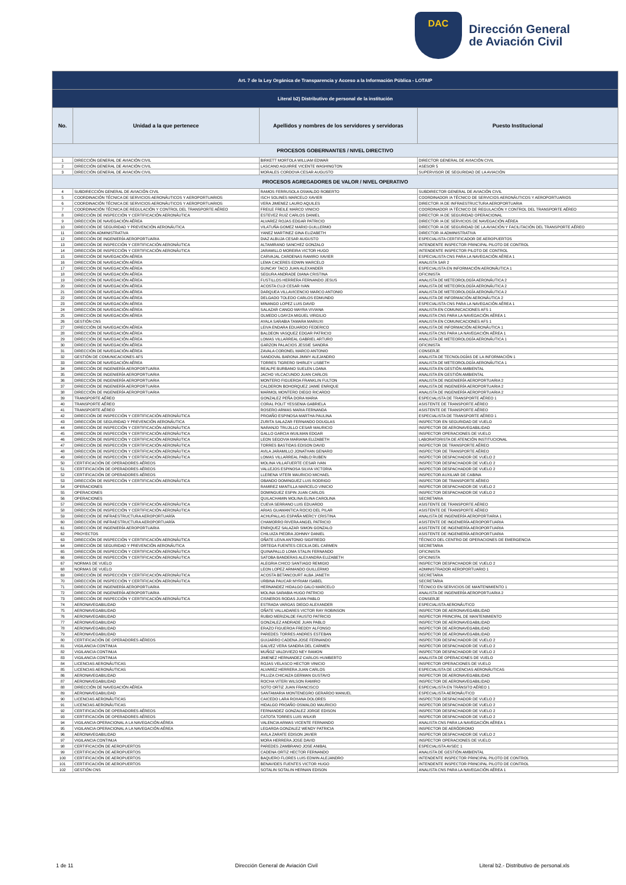DAC
Dirección General
de Aviación Civil
| Art. 7 de la Ley Orgánica de Transparencia y Acceso a la Información Pública - LOTAIP | | | |
| Literal b2) Distributivo de personal de la institución | | | |
| No. | Unidad a la que pertenece | Apellidos y nombres de los servidores y servidoras | Puesto Institucional |
| PROCESOS GOBERNANTES / NIVEL DIRECTIVO | | | |
| 1 | DIRECCIÓN GENERAL DE AVIACIÓN CIVIL | BIRKETT MORTOLA WILLIAM EDWAR | DIRECTOR GENERAL DE AVIACIÓN CIVIL |
| 2 | DIRECCIÓN GENERAL DE AVIACIÓN CIVIL | LASCANO AGUIRRE VICENTE WASHINGTON | ASESOR 5 |
| 3 | DIRECCIÓN GENERAL DE AVIACIÓN CIVIL | MORALES CORDOVA CESAR AUGUSTO | SUPERVISOR DE SEGURIDAD DE LA AVIACIÓN |
| PROCESOS AGREGADORES DE VALOR / NIVEL OPERATIVO | | | |
| 4 | SUBDIRECCIÓN GENERAL DE AVIACIÓN CIVIL | RAMOS FERRUSOLA OSWALDO ROBERTO | SUBDIRECTOR GENERAL DE AVIACIÓN CIVIL |
| 5 | COORDINACIÓN TÉCNICA DE SERVICIOS AERONÁUTICOS Y AEROPORTUARIOS | ISCH SOLINES MARCELO XAVIER | COORDINADOR /A TÉCNICO DE SERVICIOS AERONÁUTICOS Y AEROPORTUARIOS |
| 6 | COORDINACIÓN TÉCNICA DE SERVICIOS AERONÁUTICOS Y AEROPORTUARIOS | VERA JIMENEZ LAURO AQUILES | DIRECTOR /A DE INFRAESTRUCTURA AEROPORTUARIA |
| 7 | COORDINACIÓN TÉCNICA DE REGULACIÓN Y CONTROL DEL TRANSPORTE AÉREO | FREILE FREILE MARCO VINICIO | COORDINADOR /A TÉCNICO DE REGULACIÓN Y CONTROL DEL TRANSPORTE AÉREO |
| 8 | DIRECCIÓN DE INSPECCIÓN Y CERTIFICACIÓN AERONÁUTICA | ESTEVEZ RUIZ CARLOS DANIEL | DIRECTOR /A DE SEGURIDAD OPERACIONAL |
| 9 | DIRECCIÓN DE NAVEGACIÓN AÉREA | ALVAREZ ROJAS EDGAR PATRICIO | DIRECTOR /A DE SERVICIOS DE NAVEGACIÓN AÉREA |
| 10 | DIRECCIÓN DE SEGURIDAD Y PREVENCIÓN AERONÁUTICA | VILATUÑA GOMEZ MARIO GUILLERMO | DIRECTOR /A DE SEGURIDAD DE LA AVIACIÓN Y FACILITACIÓN DEL TRANSPORTE AÉREO |
| 11 | DIRECCIÓN ADMINISTRATIVA | YANEZ MARTINEZ GINA ELIZABETH | DIRECTOR /A ADMINISTRATIVA |
| 12 | DIRECCIÓN DE INGENIERÍA AEROPORTUARIA | DIAZ ALBUJA CESAR AUGUSTO | ESPECIALISTA CERTIFICADOR DE AEROPUERTOS |
| 13 | DIRECCIÓN DE INSPECCIÓN Y CERTIFICACIÓN AERONÁUTICA | ALTAMIRANO SANCHEZ GONZALO | INTENDENTE INSPECTOR PRINCIPAL PILOTO DE CONTROL |
| 14 | DIRECCIÓN DE INSPECCIÓN Y CERTIFICACIÓN AERONÁUTICA | JARAMILLO MOREIRA VICTOR HUGO | INTENDENTE INSPECTOR PILOTO DE CONTROL |
| 15 | DIRECCIÓN DE NAVEGACIÓN AÉREA | CARVAJAL CARDENAS RAMIRO XAVIER | ESPECIALISTA CNS PARA LA NAVEGACIÓN AÉREA 1 |
| 16 | DIRECCIÓN DE NAVEGACIÓN AÉREA | LEMA CACERES EDWIN MARCELO | ANALISTA SAR 2 |
| 17 | DIRECCIÓN DE NAVEGACIÓN AÉREA | GUNCAY TACO JUAN ALEXANDER | ESPECIALISTA EN INFORMACIÓN AERONÁUTICA 1 |
| 18 | DIRECCIÓN DE NAVEGACIÓN AÉREA | SEGURA ANDRADE DIANA CRISTINA | OFICINISTA |
| 19 | DIRECCIÓN DE NAVEGACIÓN AÉREA | FUSTILLOS HERRERA FERNANDO JESUS | ANALISTA DE METEOROLOGÍA AERONÁUTICA 2 |
| 20 | DIRECCIÓN DE NAVEGACIÓN AÉREA | ACOSTA CUJI CESAR IVAN | ANALISTA DE METEOROLOGÍA AERONÁUTICA 2 |
| 21 | DIRECCIÓN DE NAVEGACIÓN AÉREA | DARQUEA VILLAVICENCIO MARCO ANTONIO | ANALISTA DE METEOROLOGÍA AERONÁUTICA 2 |
| 22 | DIRECCIÓN DE NAVEGACIÓN AÉREA | DELGADO TOLEDO CARLOS EDMUNDO | ANALISTA DE INFORMACIÓN AERONÁUTICA 2 |
| 23 | DIRECCIÓN DE NAVEGACIÓN AÉREA | MINANGO LOPEZ LUIS DAVID | ESPECIALISTA CNS PARA LA NAVEGACIÓN AÉREA 1 |
| 24 | DIRECCIÓN DE NAVEGACIÓN AÉREA | SALAZAR CANGO MAYRA VIVIANA | ANALISTA EN COMUNICACIONES AFS 1 |
| 25 | DIRECCIÓN DE NAVEGACIÓN AÉREA | OLMEDO LOAYZA MIGUEL VIRGILIO | ANALISTA CNS PARA LA NAVEGACIÓN AÉREA 1 |
| 26 | GESTIÓN CNS | AYALA SARABIA TAMARA MARIUXI | ANALISTA EN COMUNICACIONES AFS 1 |
| 27 | DIRECCIÓN DE NAVEGACIÓN AÉREA | LEIVA ENDARA EDUARDO FEDERICO | ANALISTA DE INFORMACIÓN AERONÁUTICA 1 |
| 28 | DIRECCIÓN DE NAVEGACIÓN AÉREA | BALDEON VASQUEZ EDGAR PATRICIO | ANALISTA CNS PARA LA NAVEGACIÓN AÉREA 1 |
| 29 | DIRECCIÓN DE NAVEGACIÓN AÉREA | LOMAS VILLARREAL GABRIEL ARTURO | ANALISTA DE METEOROLOGÍA AERONÁUTICA 1 |
| 30 | DIRECCIÓN DE NAVEGACIÓN AÉREA | GARZON PALACIOS JESSIE SANDRA | OFICINISTA |
| 31 | DIRECCIÓN DE NAVEGACIÓN AÉREA | ZAVALA CORONEL MARCO ANTONIO | CONSERJE |
| 32 | GESTIÓN DE COMUNICACIONES AFS | SANDOVAL BARONA JIMMY ALEJANDRO | ANALISTA DE TECNOLOGÍAS DE LA INFORMACIÓN 1 |
| 33 | DIRECCIÓN DE NAVEGACIÓN AÉREA | TORRES TIGRERO SHIRLEY LISBETH | ANALISTA DE METEOROLOGÍA AERONÁUTICA 1 |
| 34 | DIRECCIÓN DE INGENIERÍA AEROPORTUARIA | REALPE BURBANO SUELEN LOANA | ANALISTA EN GESTIÓN AMBIENTAL |
| 35 | DIRECCIÓN DE INGENIERÍA AEROPORTUARIA | JACHO VILCACUNDO JUAN CARLOS | ANALISTA EN GESTIÓN AMBIENTAL |
| 36 | DIRECCIÓN DE INGENIERÍA AEROPORTUARIA | MONTERO FIGUEROA FRANKLIN FULTON | ANALISTA DE INGENIERÍA AEROPORTUARIA 2 |
| 37 | DIRECCIÓN DE INGENIERÍA AEROPORTUARIA | CALDERON BOHORQUEZ JAIME ENRIQUE | ANALISTA DE INGENIERÍA AEROPORTUARIA 2 |
| 38 | DIRECCIÓN DE INGENIERÍA AEROPORTUARIA | MARMOL MONTERO DIEGO RICARDO | ANALISTA DE INGENIERÍA AEROPORTUARIA 2 |
| 39 | TRANSPORTE AÉREO | GONZALEZ PEÑA DORA MARIA | ESPECIALISTA DE TRANSPORTE AÉREO 1 |
| 40 | TRANSPORTE AÉREO | CORAL POLIT YESSENIA GABRIELA | ASISTENTE DE TRANSPORTE AÉREO |
| 41 | TRANSPORTE AÉREO | ROSERO ARMAS MARIA FERNANDA | ASISTENTE DE TRANSPORTE AÉREO |
| 42 | DIRECCIÓN DE INSPECCIÓN Y CERTIFICACIÓN AERONÁUTICA | PROAÑO ESPINOSA MARTHA PAULINA | ESPECIALISTA DE TRANSPORTE AÉREO 1 |
| 43 | DIRECCIÓN DE SEGURIDAD Y PREVENCIÓN AERONÁUTICA | ZURITA SALAZAR FERNANDO DOUGLAS | INSPECTOR EN SEGURIDAD DE VUELO |
| 44 | DIRECCIÓN DE INSPECCIÓN Y CERTIFICACIÓN AERONÁUTICA | NARANJO TRUJILLO CESAR MAURICIO | INSPECTOR DE AERONAVEGABILIDAD |
| 45 | DIRECCIÓN DE INSPECCIÓN Y CERTIFICACIÓN AERONÁUTICA | GALLO GARCIA WUILMAN EDGAR | INSPECTOR OPERACIONES DE VUELO |
| 46 | DIRECCIÓN DE INSPECCIÓN Y CERTIFICACIÓN AERONÁUTICA | LEON SEGOVIA MARIANA ELIZABETH | LABORATORISTA DE ATENCIÓN INSTITUCIONAL |
| 47 | DIRECCIÓN DE INSPECCIÓN Y CERTIFICACIÓN AERONÁUTICA | TORRES BASTIDAS EDISON DAVID | INSPECTOR DE TRANSPORTE AÉREO |
| 48 | DIRECCIÓN DE INSPECCIÓN Y CERTIFICACIÓN AERONÁUTICA | AVILA JARAMILLO JONATHAN GENARO | INSPECTOR DE TRANSPORTE AÉREO |
| 49 | DIRECCIÓN DE INSPECCIÓN Y CERTIFICACIÓN AERONÁUTICA | LOMAS VILLARREAL PABLO RUBEN | INSPECTOR DESPACHADOR DE VUELO 2 |
| 50 | CERTIFICACIÓN DE OPERADORES AÉREOS | MOLINA VILLAFUERTE CESAR IVAN | INSPECTOR DESPACHADOR DE VUELO 2 |
| 51 | CERTIFICACIÓN DE OPERADORES AÉREOS | VALLEJOS ESPINOSA SILVIA VICTORIA | INSPECTOR DESPACHADOR DE VUELO 2 |
| 52 | CERTIFICACIÓN DE OPERADORES AÉREOS | LLERENA VITERI MAURICIO MICHAEL | INSPECTOR AUXILIAR DE CABINA |
| 53 | DIRECCIÓN DE INSPECCIÓN Y CERTIFICACIÓN AERONÁUTICA | OBANDO DOMINGUEZ LUIS RODRIGO | INSPECTOR DE TRANSPORTE AÉREO |
| 54 | OPERACIONES | RAMIREZ MANTILLA MARCELO VINICIO | INSPECTOR DESPACHADOR DE VUELO 2 |
| 55 | OPERACIONES | DOMINGUEZ ESPIN JUAN CARLOS | INSPECTOR DESPACHADOR DE VUELO 2 |
| 56 | OPERACIONES | QUILACHAMIN MOLINA ELINA CAROLINA | SECRETARIA |
| 57 | DIRECCIÓN DE INSPECCIÓN Y CERTIFICACIÓN AERONÁUTICA | CUEVA SERRANO LUIS EDUARDO | ASISTENTE DE TRANSPORTE AÉREO |
| 58 | DIRECCIÓN DE INSPECCIÓN Y CERTIFICACIÓN AERONÁUTICA | ARIAS GUAMANTICA ROCIO DEL PILAR | ASISTENTE DE TRANSPORTE AÉREO |
| 59 | DIRECCIÓN DE INFRAESTRUCTURA AEROPORTUARÍA | ACHUPALLAS ESPAÑA MERCY CRISTINA | ANALISTA DE INGENIERÍA AEROPORTIARIA 1 |
| 60 | DIRECCIÓN DE INFRAESTRUCTURA AEROPORTUARÍA | CHAMORRO RIVERA ANGEL PATRICIO | ASISTENTE DE INGENIERÍA AEROPORTUARIA |
| 61 | DIRECCIÓN DE INGENIERÍA AEROPORTUARIA | ENRIQUEZ SALAZAR SIMON GONZALO | ASISTENTE DE INGENIERÍA AEROPORTUARIA |
| 62 | PROYECTOS | CHILUIZA PIEDRA JOHNNY DANIEL | ASISTENTE DE INGENIERÍA AEROPORTUARIA |
| 63 | DIRECCIÓN DE INSPECCIÓN Y CERTIFICACIÓN AERONÁUTICA | OÑATE LEIVA ANTONIO SIGIFREDO | TÉCNICO DEL CENTRO DE OPERACIONES DE EMERGENCIA |
| 64 | DIRECCIÓN DE SEGURIDAD Y PREVENCIÓN AERONÁUTICA | ORTEGA FUENTES CECILIA DEL CARMEN | SECRETARIA |
| 65 | DIRECCIÓN DE INSPECCIÓN Y CERTIFICACIÓN AERONÁUTICA | QUINAPALLO LOMA STALIN FERNANDO | OFICINISTA |
| 66 | DIRECCIÓN DE INSPECCIÓN Y CERTIFICACIÓN AERONÁUTICA | SATOBA BANDERAS ALEXANDRA ELIZABETH | OFICINISTA |
| 67 | NORMAS DE VUELO | ALEGRIA CHICO SANTIAGO REMIGIO | INSPECTOR DESPACHADOR DE VUELO 2 |
| 68 | NORMAS DE VUELO | LEON LOPEZ ARMANDO GUILLERMO | ADMINISTRADOR AEROPORTUARIO 1 |
| 69 | DIRECCIÓN DE INSPECCIÓN Y CERTIFICACIÓN AERONÁUTICA | ACOSTA BETANCOURT ALBA JANETH | SECRETARIA |
| 70 | DIRECCIÓN DE INSPECCIÓN Y CERTIFICACIÓN AERONÁUTICA | URBINA PAUCAR MYRIAM ISABEL | SECRETARIA |
| 71 | DIRECCIÓN DE INGENIERÍA AEROPORTUARIA | HERNANDEZ HIDALGO GALO MARCELO | TÉCNICO EN SERVICIOS DE MANTENIMIENTO 1 |
| 72 | DIRECCIÓN DE INGENIERÍA AEROPORTUARIA | MOLINA SARABIA HUGO PATRICIO | ANALISTA DE INGENIERÍA AEROPORTUARIA 2 |
| 73 | DIRECCIÓN DE INSPECCIÓN Y CERTIFICACIÓN AERONÁUTICA | CISNEROS RODAS JUAN PABLO | CONSERJE |
| 74 | AERONAVEGABILIDAD | ESTRADA VARGAS DIEGO ALEXANDER | ESPECIALISTA AERONÁUTICO |
| 75 | AERONAVEGABILIDAD | OÑATE VALLADARES VICTOR RAY ROBINSON | INSPECTOR DE AERONAVEGABILIDAD |
| 76 | AERONAVEGABILIDAD | RUBIO MERIZALDE FAUSTO PATRICIO | INSPECTOR PRINCIPAL DE MANTENIMIENTO |
| 77 | AERONAVEGABILIDAD | GONZALEZ ANDRADE JUAN PABLO | INSPECTOR DE AERONAVEGABILIDAD |
| 78 | AERONAVEGABILIDAD | ERAZO FIGUEROA FREDDY ALFONSO | INSPECTOR DE AERONAVEGABILIDAD |
| 79 | AERONAVEGABILIDAD | PAREDES TORRES ANDRES ESTEBAN | INSPECTOR DE AERONAVEGABILIDAD |
| 80 | CERTIFICACIÓN DE OPERADORES AÉREOS | GUIJARRO CADENA JOSE FERNANDO | INSPECTOR DESPACHADOR DE VUELO 2 |
| 81 | VIGILANCIA CONTINUA | GALVEZ VERA SANDRA DEL CARMEN | INSPECTOR DESPACHADOR DE VUELO 2 |
| 82 | VIGILANCIA CONTINUA | MUÑOZ VALDIVIEZO NEY RAMON | INSPECTOR DESPACHADOR DE VUELO 2 |
| 83 | VIGILANCIA CONTINUA | JIMENEZ HERNANDEZ CARLOS HUMBERTO | ANALISTA DE OPERACIONES DE VUELO |
| 84 | LICENCIAS AERONÁUTICAS | ROJAS VELASCO HECTOR VINICIO | INSPECTOR OPERACIONES DE VUELO |
| 85 | LICENCIAS AERONÁUTICAS | ALVAREZ HERRERA JUAN CARLOS | ESPECIALISTA DE LICENCIAS AERONÁUTICAS |
| 86 | AERONAVEGABILIDAD | PILLIZA CHICAIZA GERMAN GUSTAVO | INSPECTOR DE AERONAVEGABILIDAD |
| 87 | AERONAVEGABILIDAD | ROCHA VITERI WILSON RAMIRO | INSPECTOR DE AERONAVEGABILIDAD |
| 88 | DIRECCIÓN DE NAVEGACIÓN AÉREA | SOTO ORTIZ JUAN FRANCISCO | ESPECIALISTA EN TRÁNSITO AÉREO 1 |
| 89 | AERONAVEGABILIDAD | SANTAMARIA MONTENEGRO GERARDO MANUEL | ESPECIALISTA AERONÁUTICO |
| 90 | LICENCIAS AERONÁUTICAS | CAICEDO LARA ROXANA DOLORES | INSPECTOR DESPACHADOR DE VUELO 2 |
| 91 | LICENCIAS AERONÁUTICAS | HIDALGO PROAÑO OSWALDO MAURICIO | INSPECTOR DESPACHADOR DE VUELO 2 |
| 92 | CERTIFICACIÓN DE OPERADORES AÉREOS | FERNANDEZ GONZALEZ JORGE EDISON | INSPECTOR DESPACHADOR DE VUELO 2 |
| 93 | CERTIFICACIÓN DE OPERADORES AÉREOS | CATOTA TORRES LUIS WILKIR | INSPECTOR DESPACHADOR DE VUELO 2 |
| 94 | VIGILANCIA OPERACIONAL A LA NAVEGACIÓN AÉREA | VALENCIA ARMAS VICENTE FERNANDO | ANALISTA CNS PARA LA NAVEGACIÓN AÉREA 1 |
| 95 | VIGILANCIA OPERACIONAL A LA NAVEGACIÓN AÉREA | LEGARDA GONZALEZ WENDY PATRICIA | INSPECTOR DE AERÓDROMO |
| 96 | AERONAVEGABILIDAD | AVILA ZARATE EDISON JAVIER | INSPECTOR DESPACHADOR DE VUELO 2 |
| 97 | VIGILANCIA CONTINUA | MORA HERRERA JOSE DAVID | INSPECTOR OPERACIONES DE VUELO |
| 98 | CERTIFICACIÓN DE AEROPUERTOS | PAREDES ZAMBRANO JOSE ANIBAL | ESPECIALISTA AVSEC 1 |
| 99 | CERTIFICACIÓN DE AEROPUERTOS | CADENA ORTIZ HECTOR FERNANDO | ANALISTA DE GESTIÓN AMBIENTAL |
| 100 | CERTIFICACIÓN DE AEROPUERTOS | BAQUERO FLORES LUIS EDWIN ALEJANDRO | INTENDENTE INSPECTOR PRINCIPAL PILOTO DE CONTROL |
| 101 | CERTIFICACIÓN DE AEROPUERTOS | BENAVIDES FUENTES VICTOR HUGO | INTENDENTE INSPECTOR PRINCIPAL PILOTO DE CONTROL |
| 102 | GESTIÓN CNS | SOTALIN SOTALIN HERNAN EDISON | ANALISTA CNS PARA LA NAVEGACIÓN AÉREA 1 |
1 de 11 Dirección General de Aviación Civil Literal b2.- Distributivo de personal.xls